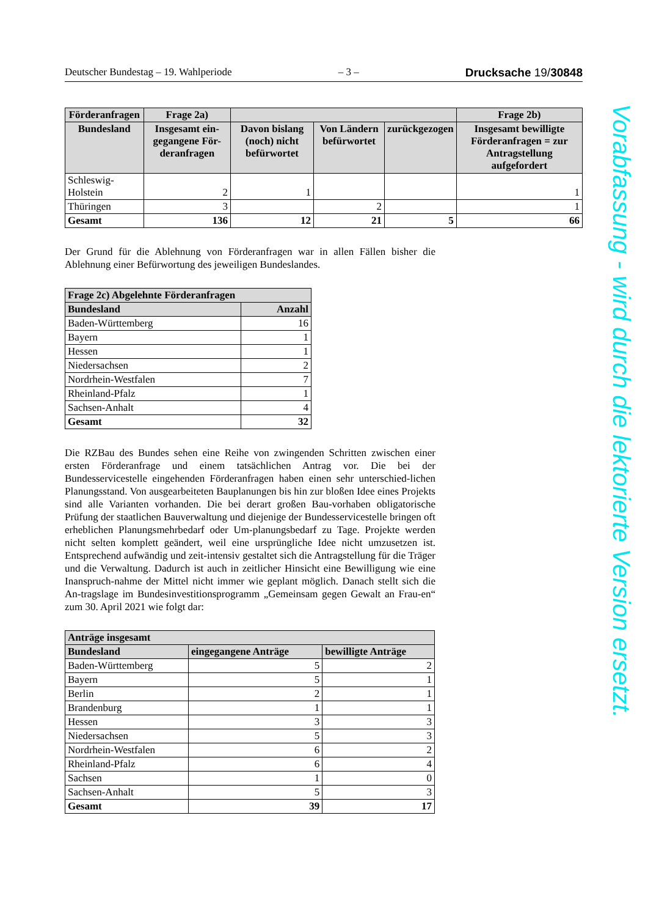Deutscher Bundestag – 19. Wahlperiode – 3 – Drucksache 19/30848
| Förderanfragen | Frage 2a) | | | | Frage 2b) |
| --- | --- | --- | --- | --- | --- |
| Bundesland | Insgesamt ein-gegangene För-deranfragen | Davon bislang (noch) nicht befürwortet | Von Ländern befürwortet | zurückgezogen | Insgesamt bewilligte Förderanfragen = zur Antragstellung aufgefordert |
| Schleswig-Holstein | 2 | 1 | | | 1 |
| Thüringen | 3 | | 2 | | 1 |
| Gesamt | 136 | 12 | 21 | 5 | 66 |
Der Grund für die Ablehnung von Förderanfragen war in allen Fällen bisher die Ablehnung einer Befürwortung des jeweiligen Bundeslandes.
| Frage 2c) Abgelehnte Förderanfragen | |
| --- | --- |
| Bundesland | Anzahl |
| Baden-Württemberg | 16 |
| Bayern | 1 |
| Hessen | 1 |
| Niedersachsen | 2 |
| Nordrhein-Westfalen | 7 |
| Rheinland-Pfalz | 1 |
| Sachsen-Anhalt | 4 |
| Gesamt | 32 |
Die RZBau des Bundes sehen eine Reihe von zwingenden Schritten zwischen einer ersten Förderanfrage und einem tatsächlichen Antrag vor. Die bei der Bundesservicestelle eingehenden Förderanfragen haben einen sehr unterschied-lichen Planungsstand. Von ausgearbeiteten Bauplanungen bis hin zur bloßen Idee eines Projekts sind alle Varianten vorhanden. Die bei derart großen Bau-vorhaben obligatorische Prüfung der staatlichen Bauverwaltung und diejenige der Bundesservicestelle bringen oft erheblichen Planungsmehrbedarf oder Um-planungsbedarf zu Tage. Projekte werden nicht selten komplett geändert, weil eine ursprüngliche Idee nicht umzusetzen ist. Entsprechend aufwändig und zeit-intensiv gestaltet sich die Antragstellung für die Träger und die Verwaltung. Dadurch ist auch in zeitlicher Hinsicht eine Bewilligung wie eine Inanspruch-nahme der Mittel nicht immer wie geplant möglich. Danach stellt sich die An-tragslage im Bundesinvestitionsprogramm „Gemeinsam gegen Gewalt an Frau-en“ zum 30. April 2021 wie folgt dar:
| Anträge insgesamt | | |
| --- | --- | --- |
| Bundesland | eingegangene Anträge | bewilligte Anträge |
| Baden-Württemberg | 5 | 2 |
| Bayern | 5 | 1 |
| Berlin | 2 | 1 |
| Brandenburg | 1 | 1 |
| Hessen | 3 | 3 |
| Niedersachsen | 5 | 3 |
| Nordrhein-Westfalen | 6 | 2 |
| Rheinland-Pfalz | 6 | 4 |
| Sachsen | 1 | 0 |
| Sachsen-Anhalt | 5 | 3 |
| Gesamt | 39 | 17 |
Vorabfassung - wird durch die lektorierte Version ersetzt.